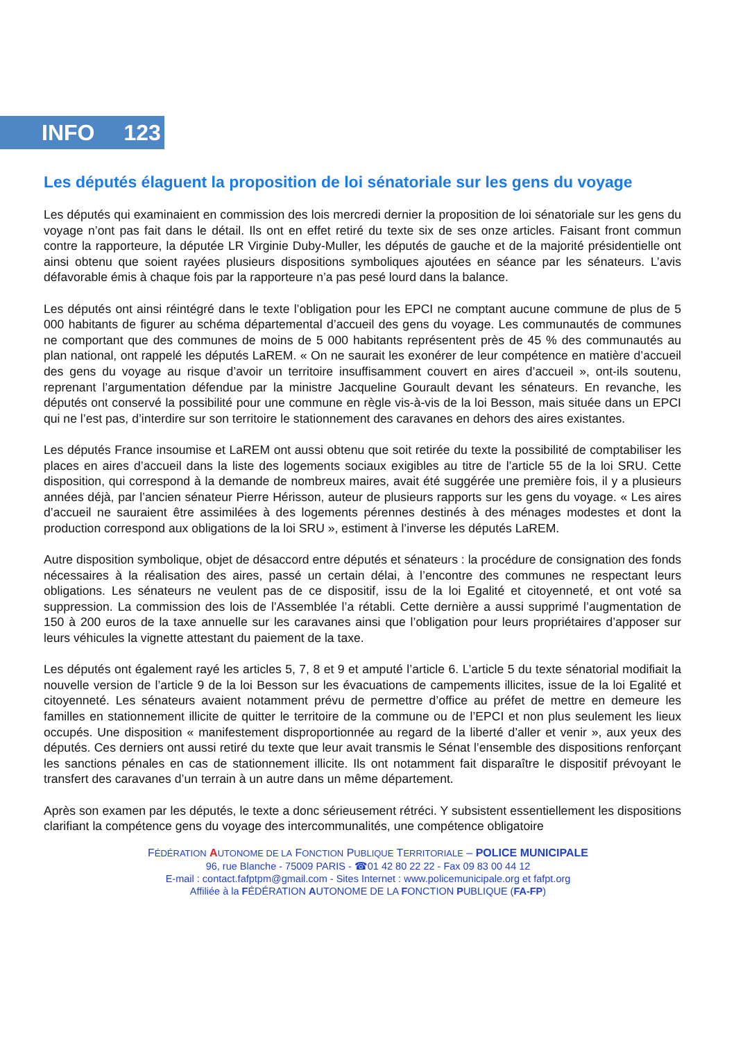INFO 123
Les députés élaguent la proposition de loi sénatoriale sur les gens du voyage
Les députés qui examinaient en commission des lois mercredi dernier la proposition de loi sénatoriale sur les gens du voyage n’ont pas fait dans le détail. Ils ont en effet retiré du texte six de ses onze articles. Faisant front commun contre la rapporteure, la députée LR Virginie Duby-Muller, les députés de gauche et de la majorité présidentielle ont ainsi obtenu que soient rayées plusieurs dispositions symboliques ajoutées en séance par les sénateurs. L’avis défavorable émis à chaque fois par la rapporteure n’a pas pesé lourd dans la balance.
Les députés ont ainsi réintégré dans le texte l’obligation pour les EPCI ne comptant aucune commune de plus de 5 000 habitants de figurer au schéma départemental d’accueil des gens du voyage. Les communautés de communes ne comportant que des communes de moins de 5 000 habitants représentent près de 45 % des communautés au plan national, ont rappelé les députés LaREM. « On ne saurait les exonérer de leur compétence en matière d’accueil des gens du voyage au risque d’avoir un territoire insuffisamment couvert en aires d’accueil », ont-ils soutenu, reprenant l’argumentation défendue par la ministre Jacqueline Gourault devant les sénateurs. En revanche, les députés ont conservé la possibilité pour une commune en règle vis-à-vis de la loi Besson, mais située dans un EPCI qui ne l’est pas, d’interdire sur son territoire le stationnement des caravanes en dehors des aires existantes.
Les députés France insoumise et LaREM ont aussi obtenu que soit retirée du texte la possibilité de comptabiliser les places en aires d’accueil dans la liste des logements sociaux exigibles au titre de l’article 55 de la loi SRU. Cette disposition, qui correspond à la demande de nombreux maires, avait été suggérée une première fois, il y a plusieurs années déjà, par l’ancien sénateur Pierre Hérisson, auteur de plusieurs rapports sur les gens du voyage. « Les aires d’accueil ne sauraient être assimilées à des logements pérennes destinés à des ménages modestes et dont la production correspond aux obligations de la loi SRU », estiment à l’inverse les députés LaREM.
Autre disposition symbolique, objet de désaccord entre députés et sénateurs : la procédure de consignation des fonds nécessaires à la réalisation des aires, passé un certain délai, à l’encontre des communes ne respectant leurs obligations. Les sénateurs ne veulent pas de ce dispositif, issu de la loi Egalité et citoyenneté, et ont voté sa suppression. La commission des lois de l’Assemblée l’a rétabli. Cette dernière a aussi supprimé l’augmentation de 150 à 200 euros de la taxe annuelle sur les caravanes ainsi que l’obligation pour leurs propriétaires d’apposer sur leurs véhicules la vignette attestant du paiement de la taxe.
Les députés ont également rayé les articles 5, 7, 8 et 9 et amputé l’article 6. L’article 5 du texte sénatorial modifiait la nouvelle version de l’article 9 de la loi Besson sur les évacuations de campements illicites, issue de la loi Egalité et citoyenneté. Les sénateurs avaient notamment prévu de permettre d’office au préfet de mettre en demeure les familles en stationnement illicite de quitter le territoire de la commune ou de l’EPCI et non plus seulement les lieux occupés. Une disposition « manifestement disproportionnée au regard de la liberté d’aller et venir », aux yeux des députés. Ces derniers ont aussi retiré du texte que leur avait transmis le Sénat l’ensemble des dispositions renforçant les sanctions pénales en cas de stationnement illicite. Ils ont notamment fait disparaître le dispositif prévoyant le transfert des caravanes d’un terrain à un autre dans un même département.
Après son examen par les députés, le texte a donc sérieusement rétréci. Y subsistent essentiellement les dispositions clarifiant la compétence gens du voyage des intercommunalités, une compétence obligatoire
FÉDÉRATION AUTONOME DE LA FONCTION PUBLIQUE TERRITORIALE – POLICE MUNICIPALE
96, rue Blanche - 75009 PARIS - ☎01 42 80 22 22 - Fax 09 83 00 44 12
E-mail : contact.fafptpm@gmail.com - Sites Internet : www.policemunicipale.org et fafpt.org
Affiliée à la FÉDÉRATION AUTONOME DE LA FONCTION PUBLIQUE (FA-FP)